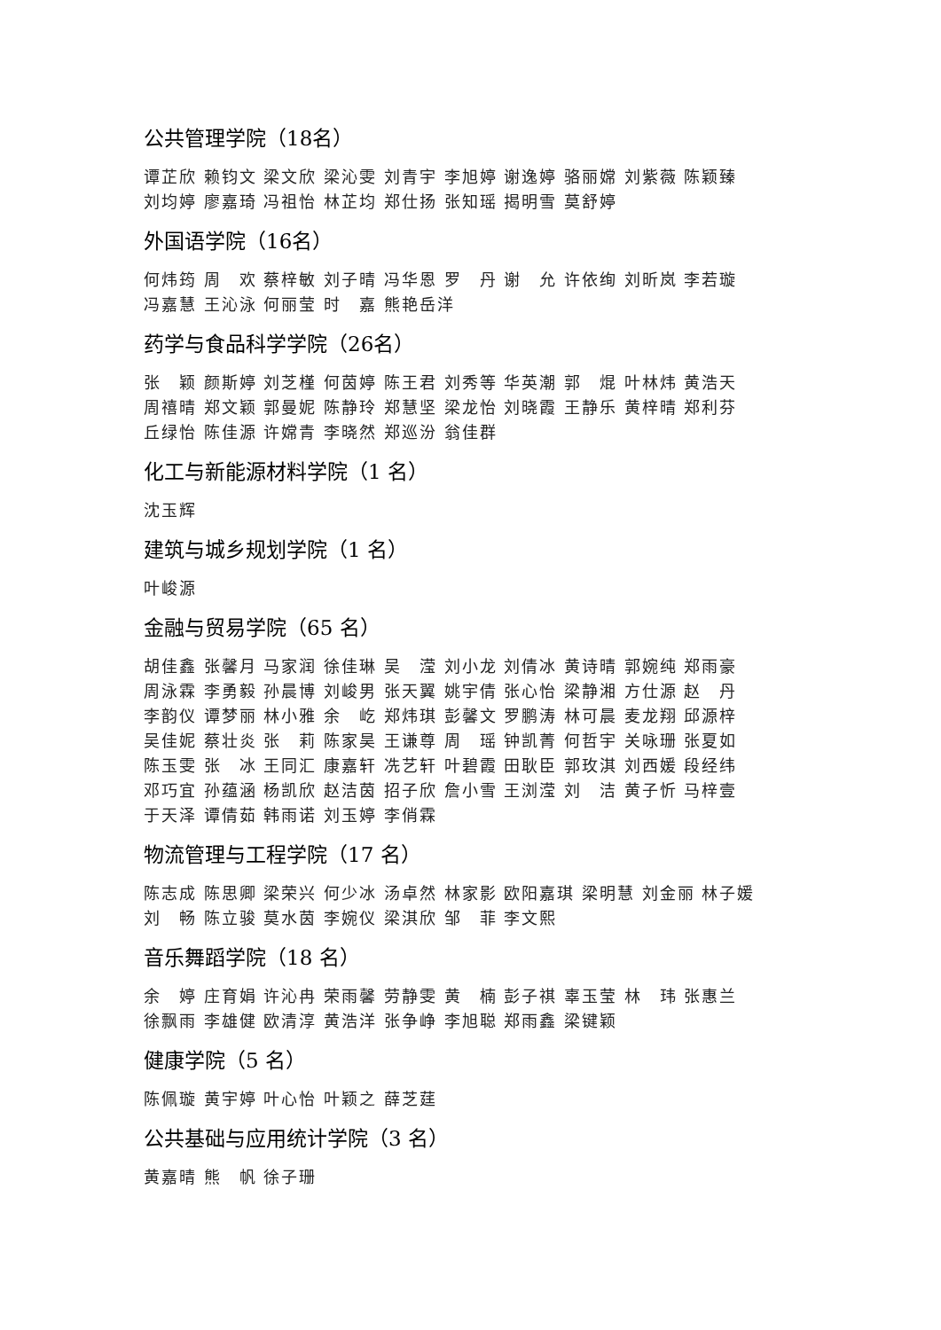公共管理学院（18名）
谭芷欣 赖钧文 梁文欣 梁沁雯 刘青宇 李旭婷 谢逸婷 骆丽嫦 刘紫薇 陈颖臻
刘均婷 廖嘉琦 冯祖怡 林芷均 郑仕扬 张知瑶 揭明雪 莫舒婷
外国语学院（16名）
何炜筠 周　欢 蔡梓敏 刘子晴 冯华恩 罗　丹 谢　允 许依绚 刘昕岚 李若璇
冯嘉慧 王沁泳 何丽莹 时　嘉 熊艳岳洋
药学与食品科学学院（26名）
张　颖 颜斯婷 刘芝槿 何茵婷 陈王君 刘秀等 华英潮 郭　焜 叶林炜 黄浩天
周禧晴 郑文颖 郭曼妮 陈静玲 郑慧坚 梁龙怡 刘晓霞 王静乐 黄梓晴 郑利芬
丘绿怡 陈佳源 许嫦青 李晓然 郑巡汾 翁佳群
化工与新能源材料学院（1 名）
沈玉辉
建筑与城乡规划学院（1 名）
叶峻源
金融与贸易学院（65 名）
胡佳鑫 张馨月 马家润 徐佳琳 吴　滢 刘小龙 刘倩冰 黄诗晴 郭婉纯 郑雨豪
周泳霖 李勇毅 孙晨博 刘峻男 张天翼 姚宇倩 张心怡 梁静湘 方仕源 赵　丹
李韵仪 谭梦丽 林小雅 余　屹 郑炜琪 彭馨文 罗鹏涛 林可晨 麦龙翔 邱源梓
吴佳妮 蔡壮炎 张　莉 陈家昊 王谦尊 周　瑶 钟凯菁 何哲宇 关咏珊 张夏如
陈玉雯 张　冰 王同汇 康嘉轩 冼艺轩 叶碧霞 田耿臣 郭玫淇 刘西媛 段经纬
邓巧宜 孙蕴涵 杨凯欣 赵洁茵 招子欣 詹小雪 王浏滢 刘　洁 黄子忻 马梓壹
于天泽 谭倩茹 韩雨诺 刘玉婷 李俏霖
物流管理与工程学院（17 名）
陈志成 陈思卿 梁荣兴 何少冰 汤卓然 林家影 欧阳嘉琪 梁明慧 刘金丽 林子媛
刘　畅 陈立骏 莫水茵 李婉仪 梁淇欣 邹　菲 李文熙
音乐舞蹈学院（18 名）
余　婷 庄育娟 许沁冉 荣雨馨 劳静雯 黄　楠 彭子祺 辜玉莹 林　玮 张惠兰
徐飘雨 李雄健 欧清淳 黄浩洋 张争峥 李旭聪 郑雨鑫 梁键颖
健康学院（5 名）
陈佩璇 黄宇婷 叶心怡 叶颖之 薛芝莛
公共基础与应用统计学院（3 名）
黄嘉晴 熊　帆 徐子珊